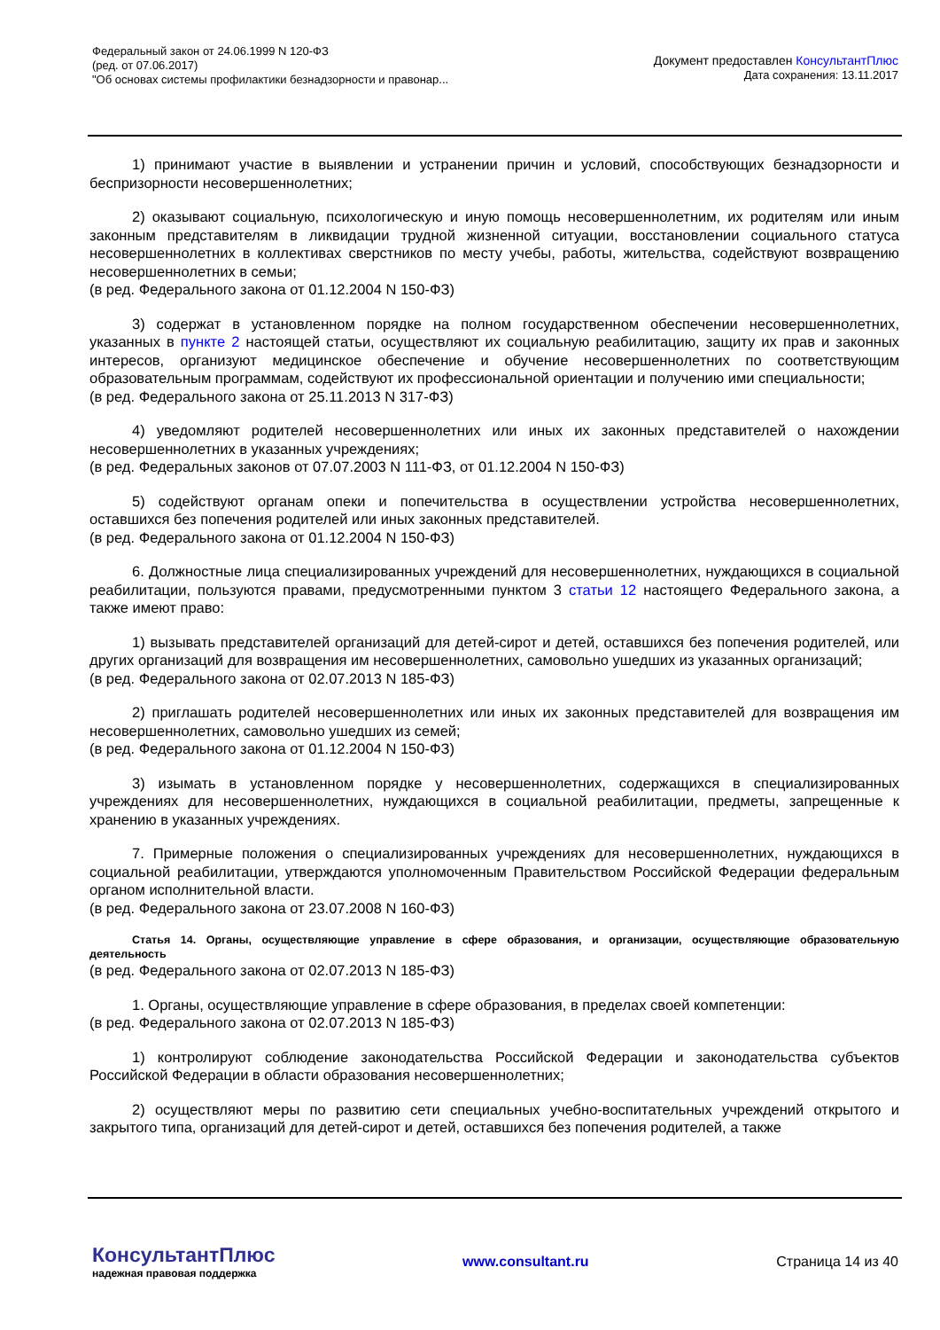Федеральный закон от 24.06.1999 N 120-ФЗ
(ред. от 07.06.2017)
"Об основах системы профилактики безнадзорности и правонар...
Документ предоставлен КонсультантПлюс
Дата сохранения: 13.11.2017
1) принимают участие в выявлении и устранении причин и условий, способствующих безнадзорности и беспризорности несовершеннолетних;
2) оказывают социальную, психологическую и иную помощь несовершеннолетним, их родителям или иным законным представителям в ликвидации трудной жизненной ситуации, восстановлении социального статуса несовершеннолетних в коллективах сверстников по месту учебы, работы, жительства, содействуют возвращению несовершеннолетних в семьи;
(в ред. Федерального закона от 01.12.2004 N 150-ФЗ)
3) содержат в установленном порядке на полном государственном обеспечении несовершеннолетних, указанных в пункте 2 настоящей статьи, осуществляют их социальную реабилитацию, защиту их прав и законных интересов, организуют медицинское обеспечение и обучение несовершеннолетних по соответствующим образовательным программам, содействуют их профессиональной ориентации и получению ими специальности;
(в ред. Федерального закона от 25.11.2013 N 317-ФЗ)
4) уведомляют родителей несовершеннолетних или иных их законных представителей о нахождении несовершеннолетних в указанных учреждениях;
(в ред. Федеральных законов от 07.07.2003 N 111-ФЗ, от 01.12.2004 N 150-ФЗ)
5) содействуют органам опеки и попечительства в осуществлении устройства несовершеннолетних, оставшихся без попечения родителей или иных законных представителей.
(в ред. Федерального закона от 01.12.2004 N 150-ФЗ)
6. Должностные лица специализированных учреждений для несовершеннолетних, нуждающихся в социальной реабилитации, пользуются правами, предусмотренными пунктом 3 статьи 12 настоящего Федерального закона, а также имеют право:
1) вызывать представителей организаций для детей-сирот и детей, оставшихся без попечения родителей, или других организаций для возвращения им несовершеннолетних, самовольно ушедших из указанных организаций;
(в ред. Федерального закона от 02.07.2013 N 185-ФЗ)
2) приглашать родителей несовершеннолетних или иных их законных представителей для возвращения им несовершеннолетних, самовольно ушедших из семей;
(в ред. Федерального закона от 01.12.2004 N 150-ФЗ)
3) изымать в установленном порядке у несовершеннолетних, содержащихся в специализированных учреждениях для несовершеннолетних, нуждающихся в социальной реабилитации, предметы, запрещенные к хранению в указанных учреждениях.
7. Примерные положения о специализированных учреждениях для несовершеннолетних, нуждающихся в социальной реабилитации, утверждаются уполномоченным Правительством Российской Федерации федеральным органом исполнительной власти.
(в ред. Федерального закона от 23.07.2008 N 160-ФЗ)
Статья 14. Органы, осуществляющие управление в сфере образования, и организации, осуществляющие образовательную деятельность
(в ред. Федерального закона от 02.07.2013 N 185-ФЗ)
1. Органы, осуществляющие управление в сфере образования, в пределах своей компетенции:
(в ред. Федерального закона от 02.07.2013 N 185-ФЗ)
1) контролируют соблюдение законодательства Российской Федерации и законодательства субъектов Российской Федерации в области образования несовершеннолетних;
2) осуществляют меры по развитию сети специальных учебно-воспитательных учреждений открытого и закрытого типа, организаций для детей-сирот и детей, оставшихся без попечения родителей, а также
КонсультантПлюс
надежная правовая поддержка
www.consultant.ru Страница 14 из 40